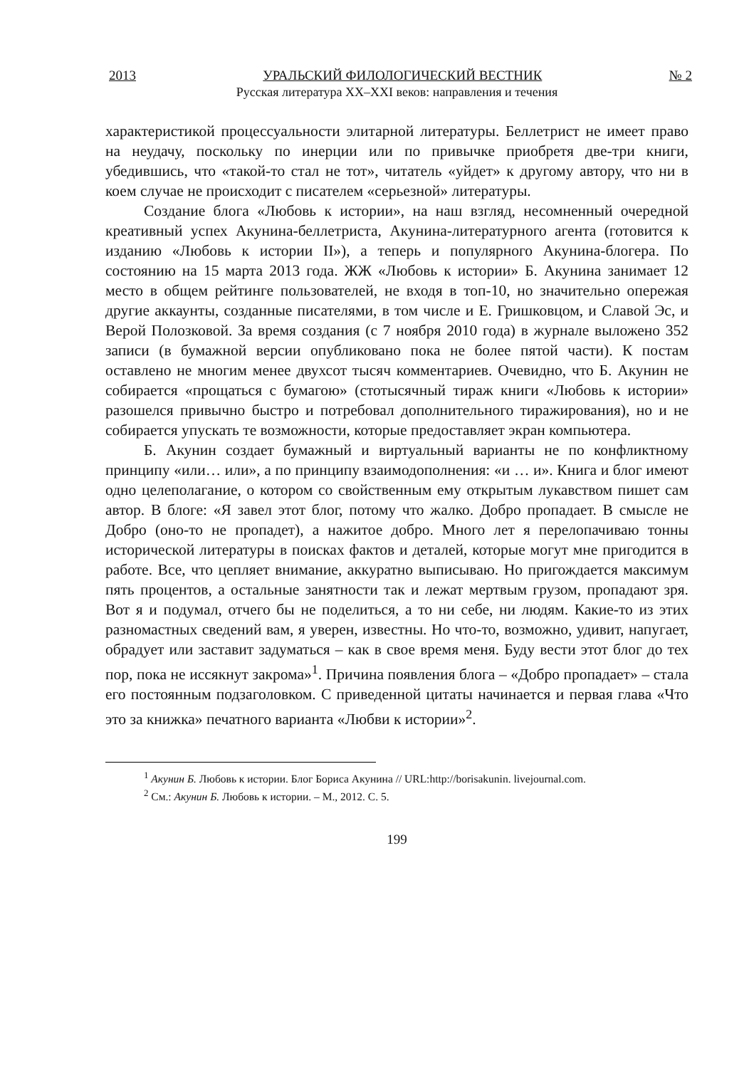2013 УРАЛЬСКИЙ ФИЛОЛОГИЧЕСКИЙ ВЕСТНИК № 2
Русская литература XX–XXI веков: направления и течения
характеристикой процессуальности элитарной литературы. Беллетрист не имеет право на неудачу, поскольку по инерции или по привычке приобретя две-три книги, убедившись, что «такой-то стал не тот», читатель «уйдет» к другому автору, что ни в коем случае не происходит с писателем «серьезной» литературы.
Создание блога «Любовь к истории», на наш взгляд, несомненный очередной креативный успех Акунина-беллетриста, Акунина-литературного агента (готовится к изданию «Любовь к истории II»), а теперь и популярного Акунина-блогера. По состоянию на 15 марта 2013 года. ЖЖ «Любовь к истории» Б. Акунина занимает 12 место в общем рейтинге пользователей, не входя в топ-10, но значительно опережая другие аккаунты, созданные писателями, в том числе и Е. Гришковцом, и Славой Эс, и Верой Полозковой. За время создания (с 7 ноября 2010 года) в журнале выложено 352 записи (в бумажной версии опубликовано пока не более пятой части). К постам оставлено не многим менее двухсот тысяч комментариев. Очевидно, что Б. Акунин не собирается «прощаться с бумагою» (стотысячный тираж книги «Любовь к истории» разошелся привычно быстро и потребовал дополнительного тиражирования), но и не собирается упускать те возможности, которые предоставляет экран компьютера.
Б. Акунин создает бумажный и виртуальный варианты не по конфликтному принципу «или… или», а по принципу взаимодополнения: «и … и». Книга и блог имеют одно целеполагание, о котором со свойственным ему открытым лукавством пишет сам автор. В блоге: «Я завел этот блог, потому что жалко. Добро пропадает. В смысле не Добро (оно-то не пропадет), а нажитое добро. Много лет я перелопачиваю тонны исторической литературы в поисках фактов и деталей, которые могут мне пригодится в работе. Все, что цепляет внимание, аккуратно выписываю. Но пригождается максимум пять процентов, а остальные занятности так и лежат мертвым грузом, пропадают зря. Вот я и подумал, отчего бы не поделиться, а то ни себе, ни людям. Какие-то из этих разномастных сведений вам, я уверен, известны. Но что-то, возможно, удивит, напугает, обрадует или заставит задуматься – как в свое время меня. Буду вести этот блог до тех пор, пока не иссякнут закрома»<sup>1</sup>. Причина появления блога – «Добро пропадает» – стала его постоянным подзаголовком. С приведенной цитаты начинается и первая глава «Что это за книжка» печатного варианта «Любви к истории»<sup>2</sup>.
<sup>1</sup> Акунин Б. Любовь к истории. Блог Бориса Акунина // URL:http://borisakunin. livejournal.com.
<sup>2</sup> См.: Акунин Б. Любовь к истории. – М., 2012. С. 5.
199